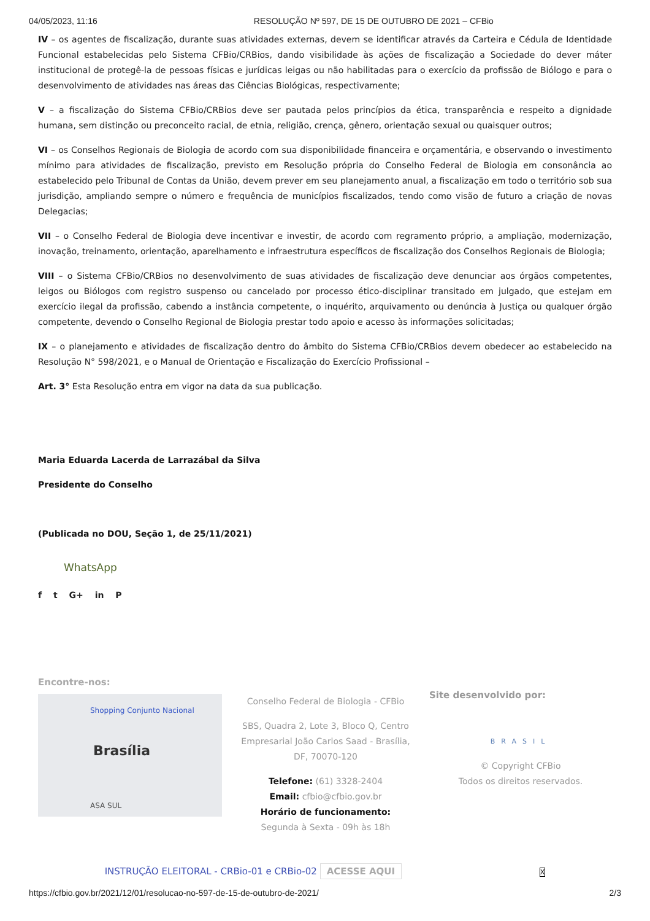04/05/2023, 11:16 RESOLUÇÃO Nº 597, DE 15 DE OUTUBRO DE 2021 – CFBio
IV – os agentes de fiscalização, durante suas atividades externas, devem se identificar através da Carteira e Cédula de Identidade Funcional estabelecidas pelo Sistema CFBio/CRBios, dando visibilidade às ações de fiscalização a Sociedade do dever máter institucional de protegê-la de pessoas físicas e jurídicas leigas ou não habilitadas para o exercício da profissão de Biólogo e para o desenvolvimento de atividades nas áreas das Ciências Biológicas, respectivamente;
V – a fiscalização do Sistema CFBio/CRBios deve ser pautada pelos princípios da ética, transparência e respeito a dignidade humana, sem distinção ou preconceito racial, de etnia, religião, crença, gênero, orientação sexual ou quaisquer outros;
VI – os Conselhos Regionais de Biologia de acordo com sua disponibilidade financeira e orçamentária, e observando o investimento mínimo para atividades de fiscalização, previsto em Resolução própria do Conselho Federal de Biologia em consonância ao estabelecido pelo Tribunal de Contas da União, devem prever em seu planejamento anual, a fiscalização em todo o território sob sua jurisdição, ampliando sempre o número e frequência de municípios fiscalizados, tendo como visão de futuro a criação de novas Delegacias;
VII – o Conselho Federal de Biologia deve incentivar e investir, de acordo com regramento próprio, a ampliação, modernização, inovação, treinamento, orientação, aparelhamento e infraestrutura específicos de fiscalização dos Conselhos Regionais de Biologia;
VIII – o Sistema CFBio/CRBios no desenvolvimento de suas atividades de fiscalização deve denunciar aos órgãos competentes, leigos ou Biólogos com registro suspenso ou cancelado por processo ético-disciplinar transitado em julgado, que estejam em exercício ilegal da profissão, cabendo a instância competente, o inquérito, arquivamento ou denúncia à Justiça ou qualquer órgão competente, devendo o Conselho Regional de Biologia prestar todo apoio e acesso às informações solicitadas;
IX – o planejamento e atividades de fiscalização dentro do âmbito do Sistema CFBio/CRBios devem obedecer ao estabelecido na Resolução N° 598/2021, e o Manual de Orientação e Fiscalização do Exercício Profissional –
Art. 3° Esta Resolução entra em vigor na data da sua publicação.
Maria Eduarda Lacerda de Larrazábal da Silva
Presidente do Conselho
(Publicada no DOU, Seção 1, de 25/11/2021)
WhatsApp
f t G+ in P
Encontre-nos:
Brasília
Shopping Conjunto Nacional
ASA SUL
Conselho Federal de Biologia - CFBio
SBS, Quadra 2, Lote 3, Bloco Q, Centro Empresarial João Carlos Saad - Brasília, DF, 70070-120
Telefone: (61) 3328-2404
Email: cfbio@cfbio.gov.br
Horário de funcionamento:
Segunda à Sexta - 09h às 18h
Site desenvolvido por:
BRASIL
© Copyright CFBio
Todos os direitos reservados.
INSTRUÇÃO ELEITORAL - CRBio-01 e CRBio-02 ACESSE AQUI X
https://cfbio.gov.br/2021/12/01/resolucao-no-597-de-15-de-outubro-de-2021/ 2/3